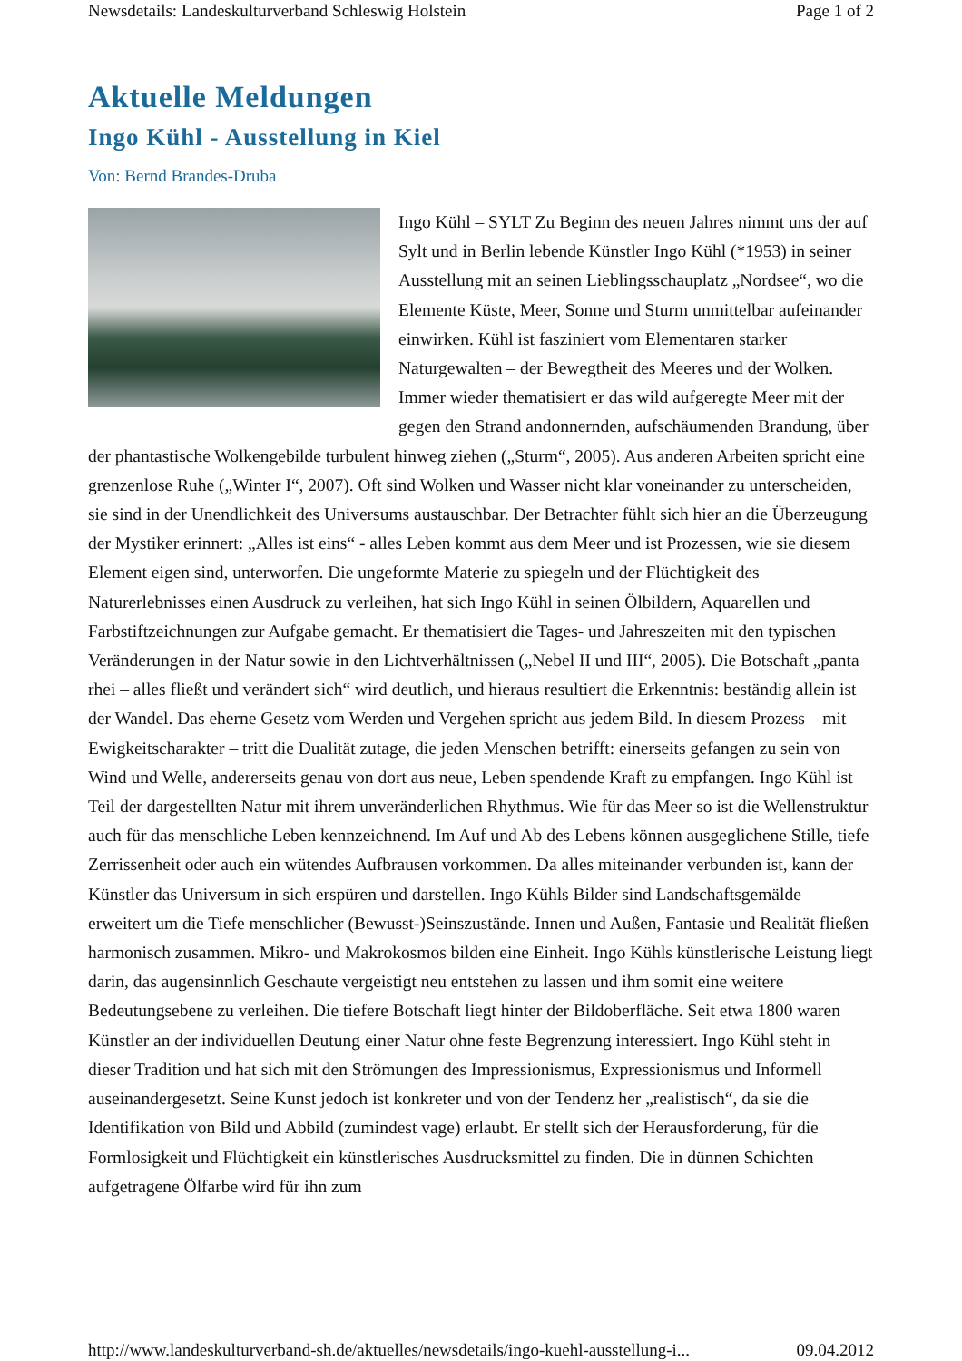Newsdetails: Landeskulturverband Schleswig Holstein Page 1 of 2
Aktuelle Meldungen
Ingo Kühl - Ausstellung in Kiel
Von: Bernd Brandes-Druba
Ingo Kühl – SYLT Zu Beginn des neuen Jahres nimmt uns der auf Sylt und in Berlin lebende Künstler Ingo Kühl (*1953) in seiner Ausstellung mit an seinen Lieblingsschauplatz „Nordsee“, wo die Elemente Küste, Meer, Sonne und Sturm unmittelbar aufeinander einwirken. Kühl ist fasziniert vom Elementaren starker Naturgewalten – der Bewegtheit des Meeres und der Wolken. Immer wieder thematisiert er das wild aufgeregte Meer mit der gegen den Strand andonnernden, aufschäumenden Brandung, über der phantastische Wolkengebilde turbulent hinweg ziehen („Sturm“, 2005). Aus anderen Arbeiten spricht eine grenzenlose Ruhe („Winter I“, 2007). Oft sind Wolken und Wasser nicht klar voneinander zu unterscheiden, sie sind in der Unendlichkeit des Universums austauschbar. Der Betrachter fühlt sich hier an die Überzeugung der Mystiker erinnert: „Alles ist eins“ - alles Leben kommt aus dem Meer und ist Prozessen, wie sie diesem Element eigen sind, unterworfen. Die ungeformte Materie zu spiegeln und der Flüchtigkeit des Naturerlebnisses einen Ausdruck zu verleihen, hat sich Ingo Kühl in seinen Ölbildern, Aquarellen und Farbstiftzeichnungen zur Aufgabe gemacht. Er thematisiert die Tages- und Jahreszeiten mit den typischen Veränderungen in der Natur sowie in den Lichtverhältnissen („Nebel II und III“, 2005). Die Botschaft „panta rhei – alles fließt und verändert sich“ wird deutlich, und hieraus resultiert die Erkenntnis: beständig allein ist der Wandel. Das eherne Gesetz vom Werden und Vergehen spricht aus jedem Bild. In diesem Prozess – mit Ewigkeitscharakter – tritt die Dualität zutage, die jeden Menschen betrifft: einerseits gefangen zu sein von Wind und Welle, andererseits genau von dort aus neue, Leben spendende Kraft zu empfangen. Ingo Kühl ist Teil der dargestellten Natur mit ihrem unveränderlichen Rhythmus. Wie für das Meer so ist die Wellenstruktur auch für das menschliche Leben kennzeichnend. Im Auf und Ab des Lebens können ausgeglichene Stille, tiefe Zerrissenheit oder auch ein wütendes Aufbrausen vorkommen. Da alles miteinander verbunden ist, kann der Künstler das Universum in sich erspüren und darstellen. Ingo Kühls Bilder sind Landschaftsgemälde – erweitert um die Tiefe menschlicher (Bewusst-)Seinszustände. Innen und Außen, Fantasie und Realität fließen harmonisch zusammen. Mikro- und Makrokosmos bilden eine Einheit. Ingo Kühls künstlerische Leistung liegt darin, das augensinnlich Geschaute vergeistigt neu entstehen zu lassen und ihm somit eine weitere Bedeutungsebene zu verleihen. Die tiefere Botschaft liegt hinter der Bildoberfläche. Seit etwa 1800 waren Künstler an der individuellen Deutung einer Natur ohne feste Begrenzung interessiert. Ingo Kühl steht in dieser Tradition und hat sich mit den Strömungen des Impressionismus, Expressionismus und Informell auseinandergesetzt. Seine Kunst jedoch ist konkreter und von der Tendenz her „realistisch“, da sie die Identifikation von Bild und Abbild (zumindest vage) erlaubt. Er stellt sich der Herausforderung, für die Formlosigkeit und Flüchtigkeit ein künstlerisches Ausdrucksmittel zu finden. Die in dünnen Schichten aufgetragene Ölfarbe wird für ihn zum
http://www.landeskulturverband-sh.de/aktuelles/newsdetails/ingo-kuehl-ausstellung-i... 09.04.2012